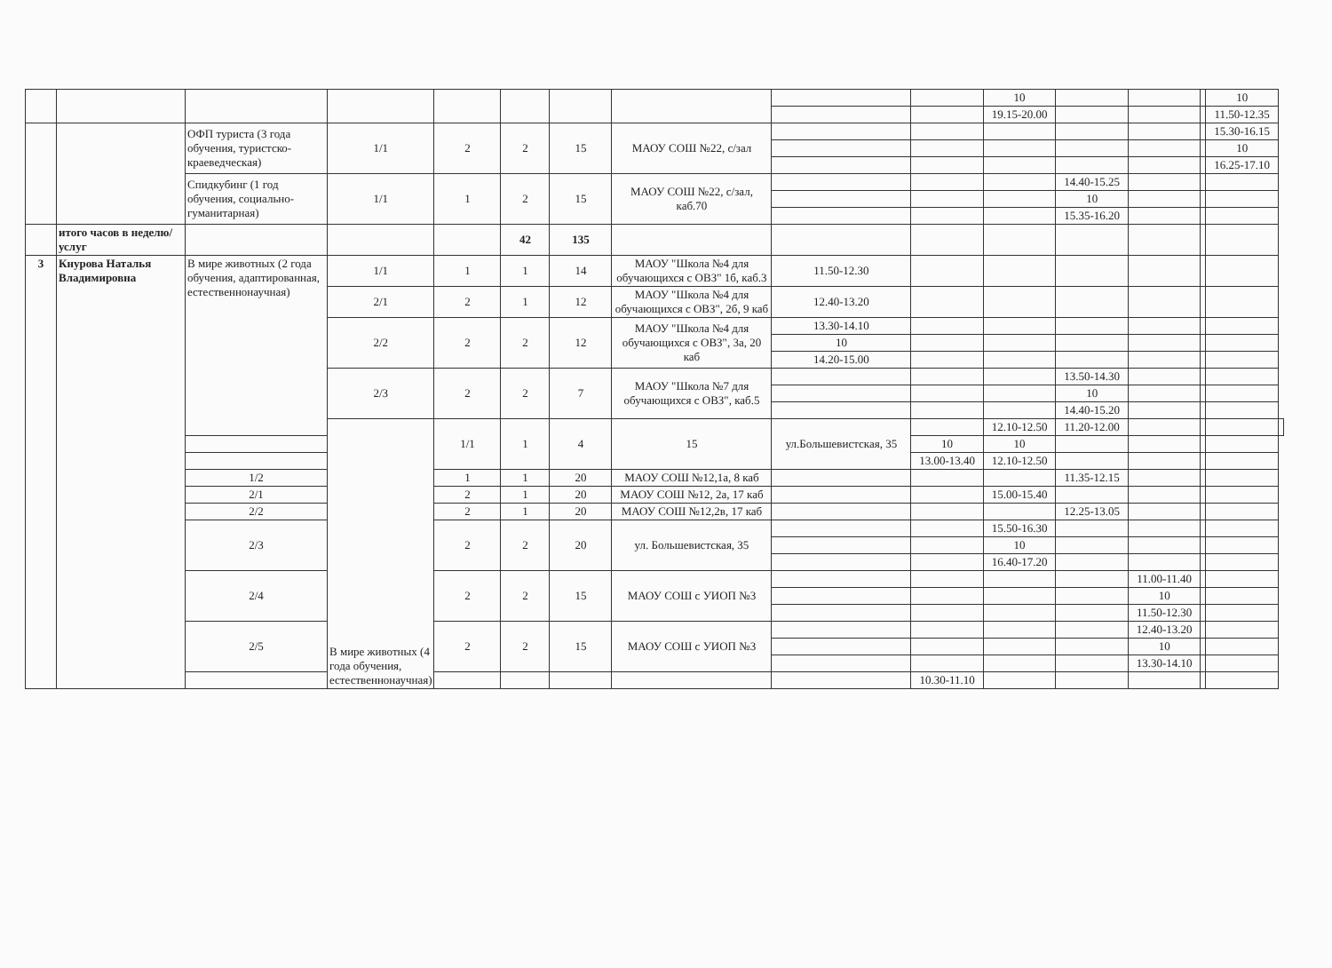| | | | | | | | | | | 10 | | | | 10 | |
| | | | | | | | | | | 19.15-20.00 | | | | 11.50-12.35 | |
| | | ОФП туриста (3 года обучения, туристско-краеведческая) | 1/1 | 2 | 2 | 15 | МАОУ СОШ №22, с/зал | | | | | | | 15.30-16.15 | |
| | | | | | | | | | | | | | | 10 | |
| | | | | | | | | | | | | | | 16.25-17.10 | |
| | | Спидкубинг (1 год обучения, социально-гуманитарная) | 1/1 | 1 | 2 | 15 | МАОУ СОШ №22, с/зал, каб.70 | | | | 14.40-15.25 | | | | |
| | | | | | | | | | | | 10 | | | | |
| | | | | | | | | | | | 15.35-16.20 | | | | |
| | итого часов в неделю/услуг | | | | 42 | 135 | | | | | | | | | |
| 3 | Кнурова Наталья Владимировна | В мире животных (2 года обучения, адаптированная, естественнонаучная) | 1/1 | 1 | 1 | 14 | МАОУ "Школа №4 для обучающихся с ОВЗ" 1б, каб.3 | 11.50-12.30 | | | | | | | |
| | | | 2/1 | 2 | 1 | 12 | МАОУ "Школа №4 для обучающихся с ОВЗ", 2б, 9 каб | 12.40-13.20 | | | | | | | |
| | | | 2/2 | 2 | 2 | 12 | МАОУ "Школа №4 для обучающихся с ОВЗ", 3а, 20 каб | 13.30-14.10 | | | | | | | |
| | | | | | | | | 10 | | | | | | | |
| | | | | | | | | 14.20-15.00 | | | | | | | |
| | | | 2/3 | 2 | 2 | 7 | МАОУ "Школа №7 для обучающихся с ОВЗ", каб.5 | | | | 13.50-14.30 | | | | |
| | | | | | | | | | | | 10 | | | | |
| | | | | | | | | | | | 14.40-15.20 | | | | |
| | | | В мире животных (4 года обучения, естественнонаучная) | 1/1 | 1 | 4 | 15 | ул.Большевистская, 35 | | 12.10-12.50 | 11.20-12.00 | | | | |
| | | | | | | | | | 10 | 10 | | | | | |
| | | | | | | | | | 13.00-13.40 | 12.10-12.50 | | | | | |
| | | 1/2 | | 1 | 1 | 20 | МАОУ СОШ №12,1а, 8 каб | | | | 11.35-12.15 | | | | |
| | | 2/1 | | 2 | 1 | 20 | МАОУ СОШ №12, 2а, 17 каб | | | 15.00-15.40 | | | | | |
| | | 2/2 | | 2 | 1 | 20 | МАОУ СОШ №12,2в, 17 каб | | | | 12.25-13.05 | | | | |
| | | 2/3 | | 2 | 2 | 20 | ул. Большевистская, 35 | | | 15.50-16.30 | | | | | |
| | | | | | | | | | | 10 | | | | | |
| | | | | | | | | | | 16.40-17.20 | | | | | |
| | | 2/4 | | 2 | 2 | 15 | МАОУ СОШ с УИОП №3 | | | | | 11.00-11.40 | | | |
| | | | | | | | | | | | | 10 | | | |
| | | | | | | | | | | | | 11.50-12.30 | | | |
| | | 2/5 | | 2 | 2 | 15 | МАОУ СОШ с УИОП №3 | | | | | 12.40-13.20 | | | |
| | | | | | | | | | | | | 10 | | | |
| | | | | | | | | | | | | 13.30-14.10 | | | |
| | | | | | | | | | 10.30-11.10 | | | | | | |